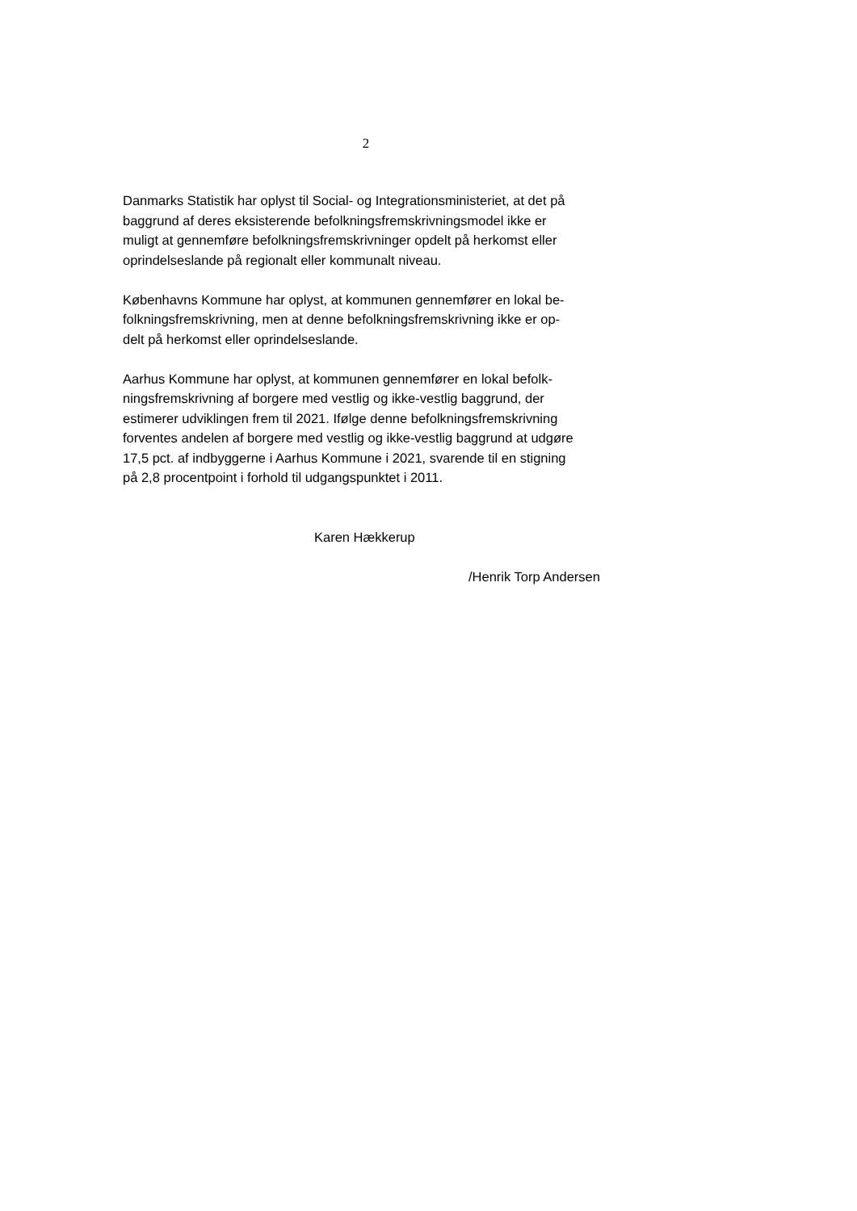2
Danmarks Statistik har oplyst til Social- og Integrationsministeriet, at det på
baggrund af deres eksisterende befolkningsfremskrivningsmodel ikke er
muligt at gennemføre befolkningsfremskrivninger opdelt på herkomst eller
oprindelseslande på regionalt eller kommunalt niveau.
Københavns Kommune har oplyst, at kommunen gennemfører en lokal be-
folkningsfremskrivning, men at denne befolkningsfremskrivning ikke er op-
delt på herkomst eller oprindelseslande.
Aarhus Kommune har oplyst, at kommunen gennemfører en lokal befolk-
ningsfremskrivning af borgere med vestlig og ikke-vestlig baggrund, der
estimerer udviklingen frem til 2021. Ifølge denne befolkningsfremskrivning
forventes andelen af borgere med vestlig og ikke-vestlig baggrund at udgøre
17,5 pct. af indbyggerne i Aarhus Kommune i 2021, svarende til en stigning
på 2,8 procentpoint i forhold til udgangspunktet i 2011.
Karen Hækkerup
/Henrik Torp Andersen